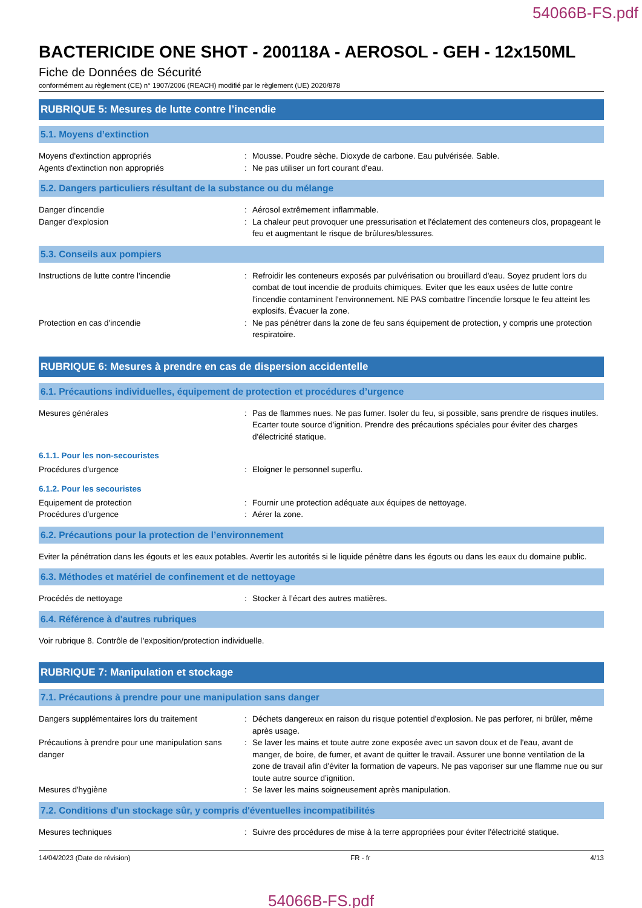54066B-FS.pdf
BACTERICIDE ONE SHOT - 200118A - AEROSOL - GEH - 12x150ML
Fiche de Données de Sécurité
conformément au règlement (CE) n° 1907/2006 (REACH) modifié par le règlement (UE) 2020/878
RUBRIQUE 5: Mesures de lutte contre l’incendie
5.1. Moyens d’extinction
Moyens d'extinction appropriés : Mousse. Poudre sèche. Dioxyde de carbone. Eau pulvérisée. Sable.
Agents d'extinction non appropriés : Ne pas utiliser un fort courant d'eau.
5.2. Dangers particuliers résultant de la substance ou du mélange
Danger d'incendie : Aérosol extrêmement inflammable.
Danger d'explosion : La chaleur peut provoquer une pressurisation et l'éclatement des conteneurs clos, propageant le feu et augmentant le risque de brûlures/blessures.
5.3. Conseils aux pompiers
Instructions de lutte contre l'incendie : Refroidir les conteneurs exposés par pulvérisation ou brouillard d'eau. Soyez prudent lors du combat de tout incendie de produits chimiques. Eviter que les eaux usées de lutte contre l'incendie contaminent l'environnement. NE PAS combattre l’incendie lorsque le feu atteint les explosifs. Évacuer la zone.
Protection en cas d'incendie : Ne pas pénétrer dans la zone de feu sans équipement de protection, y compris une protection respiratoire.
RUBRIQUE 6: Mesures à prendre en cas de dispersion accidentelle
6.1. Précautions individuelles, équipement de protection et procédures d’urgence
Mesures générales : Pas de flammes nues. Ne pas fumer. Isoler du feu, si possible, sans prendre de risques inutiles. Ecarter toute source d'ignition. Prendre des précautions spéciales pour éviter des charges d'électricité statique.
6.1.1. Pour les non-secouristes
Procédures d’urgence : Eloigner le personnel superflu.
6.1.2. Pour les secouristes
Equipement de protection : Fournir une protection adéquate aux équipes de nettoyage.
Procédures d’urgence : Aérer la zone.
6.2. Précautions pour la protection de l’environnement
Eviter la pénétration dans les égouts et les eaux potables. Avertir les autorités si le liquide pénètre dans les égouts ou dans les eaux du domaine public.
6.3. Méthodes et matériel de confinement et de nettoyage
Procédés de nettoyage : Stocker à l’écart des autres matières.
6.4. Référence à d'autres rubriques
Voir rubrique 8. Contrôle de l'exposition/protection individuelle.
RUBRIQUE 7: Manipulation et stockage
7.1. Précautions à prendre pour une manipulation sans danger
Dangers supplémentaires lors du traitement
: Déchets dangereux en raison du risque potentiel d'explosion. Ne pas perforer, ni brûler, même après usage.
Précautions à prendre pour une manipulation sans danger
: Se laver les mains et toute autre zone exposée avec un savon doux et de l'eau, avant de manger, de boire, de fumer, et avant de quitter le travail. Assurer une bonne ventilation de la zone de travail afin d'éviter la formation de vapeurs. Ne pas vaporiser sur une flamme nue ou sur toute autre source d’ignition.
Mesures d'hygiène : Se laver les mains soigneusement après manipulation.
7.2. Conditions d'un stockage sûr, y compris d'éventuelles incompatibilités
Mesures techniques : Suivre des procédures de mise à la terre appropriées pour éviter l'électricité statique.
14/04/2023 (Date de révision) FR - fr 4/13
54066B-FS.pdf